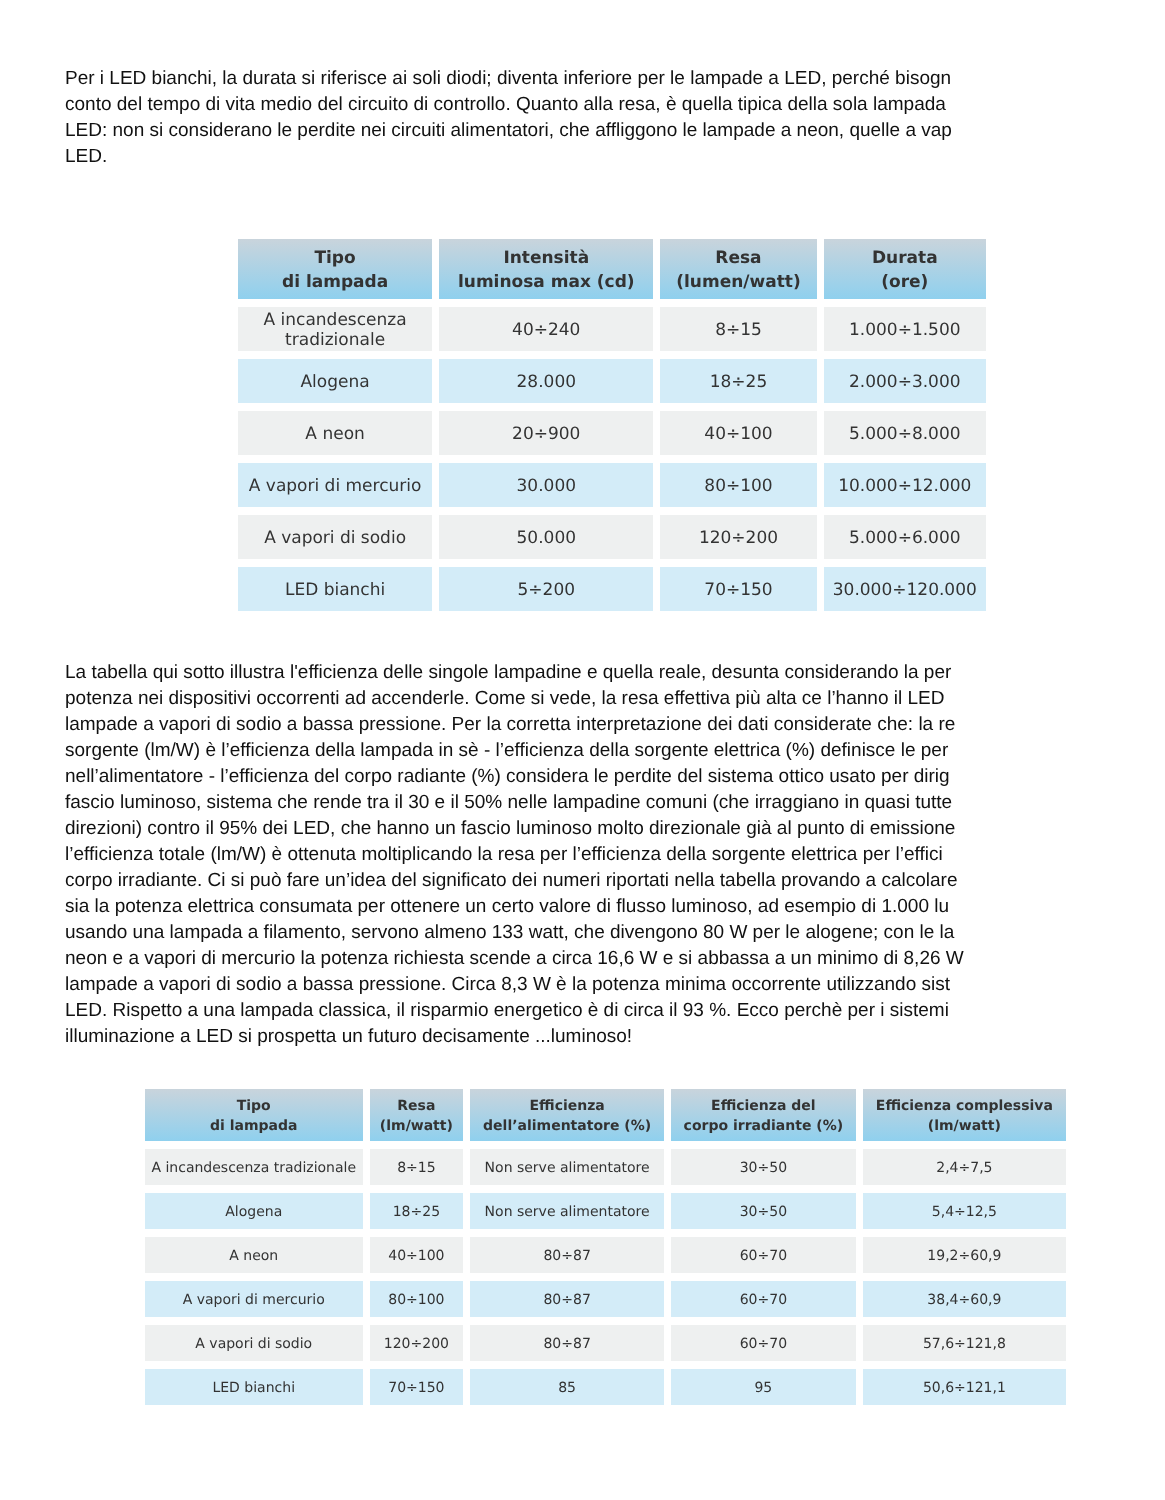Per i LED bianchi, la durata si riferisce ai soli diodi; diventa inferiore per le lampade a LED, perché bisogn
conto del tempo di vita medio del circuito di controllo. Quanto alla resa, è quella tipica della sola lampada
LED: non si considerano le perdite nei circuiti alimentatori, che affliggono le lampade a neon, quelle a vap
LED.
| Tipo di lampada | Intensità luminosa max (cd) | Resa (lumen/watt) | Durata (ore) |
| --- | --- | --- | --- |
| A incandescenza tradizionale | 40÷240 | 8÷15 | 1.000÷1.500 |
| Alogena | 28.000 | 18÷25 | 2.000÷3.000 |
| A neon | 20÷900 | 40÷100 | 5.000÷8.000 |
| A vapori di mercurio | 30.000 | 80÷100 | 10.000÷12.000 |
| A vapori di sodio | 50.000 | 120÷200 | 5.000÷6.000 |
| LED bianchi | 5÷200 | 70÷150 | 30.000÷120.000 |
La tabella qui sotto illustra l'efficienza delle singole lampadine e quella reale, desunta considerando la per
potenza nei dispositivi occorrenti ad accenderle. Come si vede, la resa effettiva più alta ce l’hanno il LED
lampade a vapori di sodio a bassa pressione. Per la corretta interpretazione dei dati considerate che: la re
sorgente (lm/W) è l’efficienza della lampada in sè - l’efficienza della sorgente elettrica (%) definisce le per
nell’alimentatore - l’efficienza del corpo radiante (%) considera le perdite del sistema ottico usato per dirig
fascio luminoso, sistema che rende tra il 30 e il 50% nelle lampadine comuni (che irraggiano in quasi tutte
direzioni) contro il 95% dei LED, che hanno un fascio luminoso molto direzionale già al punto di emissione
l’efficienza totale (lm/W) è ottenuta moltiplicando la resa per l’efficienza della sorgente elettrica per l’effici
corpo irradiante. Ci si può fare un’idea del significato dei numeri riportati nella tabella provando a calcolare
sia la potenza elettrica consumata per ottenere un certo valore di flusso luminoso, ad esempio di 1.000 lu
usando una lampada a filamento, servono almeno 133 watt, che divengono 80 W per le alogene; con le la
neon e a vapori di mercurio la potenza richiesta scende a circa 16,6 W e si abbassa a un minimo di 8,26 W
lampade a vapori di sodio a bassa pressione. Circa 8,3 W è la potenza minima occorrente utilizzando sist
LED. Rispetto a una lampada classica, il risparmio energetico è di circa il 93 %. Ecco perchè per i sistemi
illuminazione a LED si prospetta un futuro decisamente ...luminoso!
| Tipo di lampada | Resa (lm/watt) | Efficienza dell’alimentatore (%) | Efficienza del corpo irradiante (%) | Efficienza complessiva (lm/watt) |
| --- | --- | --- | --- | --- |
| A incandescenza tradizionale | 8÷15 | Non serve alimentatore | 30÷50 | 2,4÷7,5 |
| Alogena | 18÷25 | Non serve alimentatore | 30÷50 | 5,4÷12,5 |
| A neon | 40÷100 | 80÷87 | 60÷70 | 19,2÷60,9 |
| A vapori di mercurio | 80÷100 | 80÷87 | 60÷70 | 38,4÷60,9 |
| A vapori di sodio | 120÷200 | 80÷87 | 60÷70 | 57,6÷121,8 |
| LED bianchi | 70÷150 | 85 | 95 | 50,6÷121,1 |